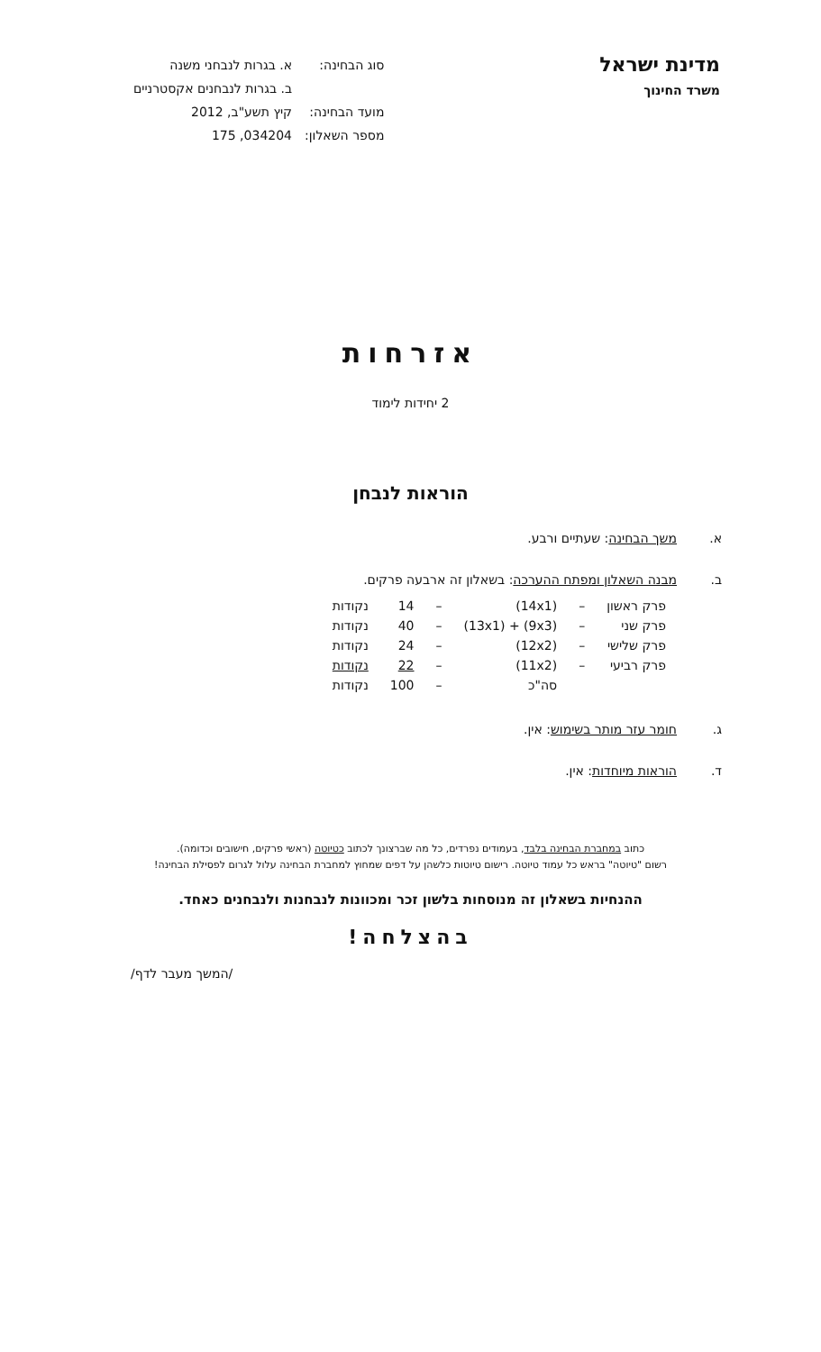מדינת ישראל
משרד החינוך
| סוג הבחינה: | א. בגרות לנבחני משנה |
| | ב. בגרות לנבחנים אקסטרניים |
| מועד הבחינה: | קיץ תשע"ב, 2012 |
| מספר השאלון: | 034204, 175 |
אזרחות
2 יחידות לימוד
הוראות לנבחן
א. משך הבחינה: שעתיים ורבע.
ב. מבנה השאלון ומפתח ההערכה: בשאלון זה ארבעה פרקים.
| פרק ראשון | – | (14x1) | – | 14 | נקודות |
| פרק שני | – | (9x3) + (13x1) | – | 40 | נקודות |
| פרק שלישי | – | (12x2) | – | 24 | נקודות |
| פרק רביעי | – | (11x2) | – | 22 | נקודות |
| | | סה"כ | – | 100 | נקודות |
ג. חומר עזר מותר בשימוש: אין.
ד. הוראות מיוחדות: אין.
כתוב במחברת הבחינה בלבד, בעמודים נפרדים, כל מה שברצונך לכתוב כטיוטה (ראשי פרקים, חישובים וכדומה).
רשום "טיוטה" בראש כל עמוד טיוטה. רישום טיוטות כלשהן על דפים שמחוץ למחברת הבחינה עלול לגרום לפסילת הבחינה!
ההנחיות בשאלון זה מנוסחות בלשון זכר ומכוונות לנבחנות ולנבחנים כאחד.
בהצלחה!
/המשך מעבר לדף/